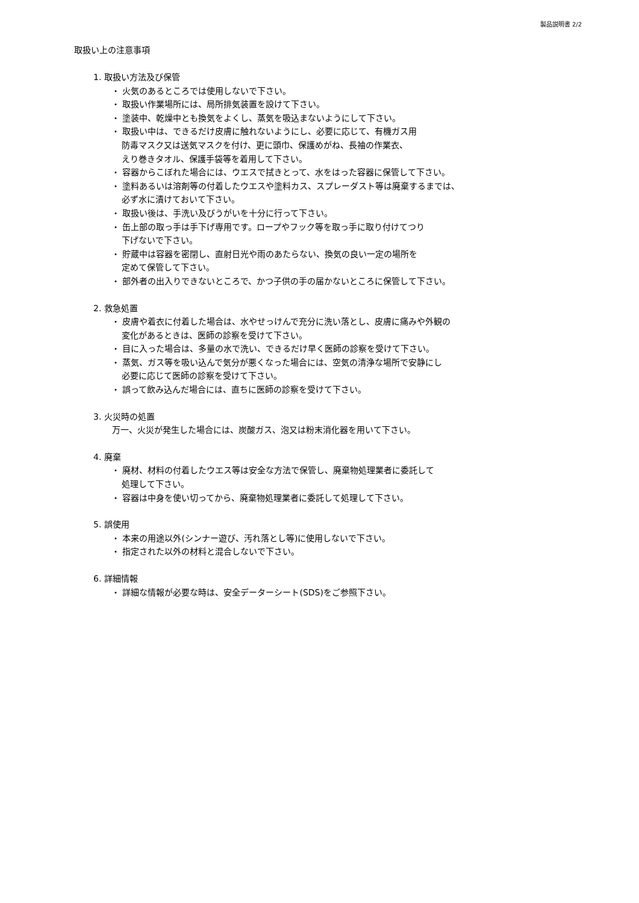製品説明書 2/2
取扱い上の注意事項
1. 取扱い方法及び保管
・ 火気のあるところでは使用しないで下さい。
・ 取扱い作業場所には、局所排気装置を設けて下さい。
・ 塗装中、乾燥中とも換気をよくし、蒸気を吸込まないようにして下さい。
・ 取扱い中は、できるだけ皮膚に触れないようにし、必要に応じて、有機ガス用
防毒マスク又は送気マスクを付け、更に頭巾、保護めがね、長袖の作業衣、
えり巻きタオル、保護手袋等を着用して下さい。
・ 容器からこぼれた場合には、ウエスで拭きとって、水をはった容器に保管して下さい。
・ 塗料あるいは溶剤等の付着したウエスや塗料カス、スプレーダスト等は廃棄するまでは、
必ず水に漬けておいて下さい。
・ 取扱い後は、手洗い及びうがいを十分に行って下さい。
・ 缶上部の取っ手は手下げ専用です。ロープやフック等を取っ手に取り付けてつり
下げないで下さい。
・ 貯蔵中は容器を密閉し、直射日光や雨のあたらない、換気の良い一定の場所を
定めて保管して下さい。
・ 部外者の出入りできないところで、かつ子供の手の届かないところに保管して下さい。
2. 救急処置
・ 皮膚や着衣に付着した場合は、水やせっけんで充分に洗い落とし、皮膚に痛みや外観の
変化があるときは、医師の診察を受けて下さい。
・ 目に入った場合は、多量の水で洗い、できるだけ早く医師の診察を受けて下さい。
・ 蒸気、ガス等を吸い込んで気分が悪くなった場合には、空気の清浄な場所で安静にし
必要に応じて医師の診察を受けて下さい。
・ 誤って飲み込んだ場合には、直ちに医師の診察を受けて下さい。
3. 火災時の処置
万一、火災が発生した場合には、炭酸ガス、泡又は粉末消化器を用いて下さい。
4. 廃棄
・ 廃材、材料の付着したウエス等は安全な方法で保管し、廃棄物処理業者に委託して
処理して下さい。
・ 容器は中身を使い切ってから、廃棄物処理業者に委託して処理して下さい。
5. 誤使用
・ 本来の用途以外(シンナー遊び、汚れ落とし等)に使用しないで下さい。
・ 指定された以外の材料と混合しないで下さい。
6. 詳細情報
・ 詳細な情報が必要な時は、安全データーシート(SDS)をご参照下さい。